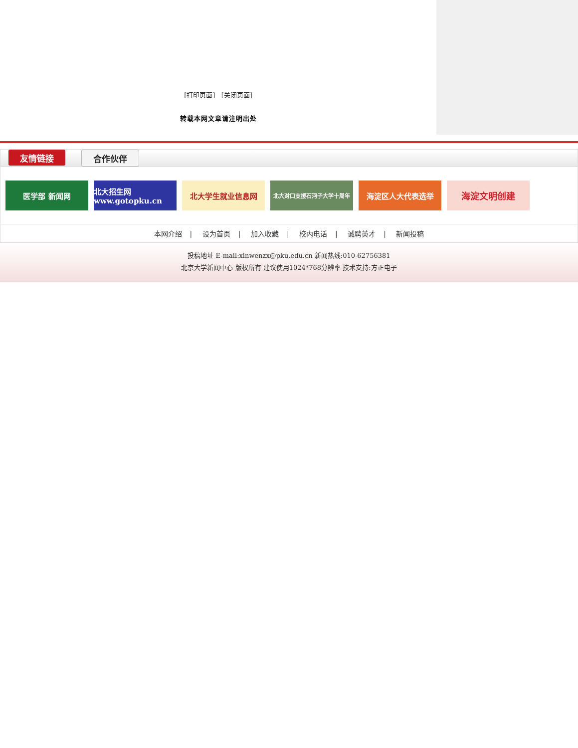[打印页面] [关闭页面]
转载本网文章请注明出处
友情链接 合作伙伴
医学部 新闻网 北大招生网 www.gotopku.cn
北大学生就业信息网
北大对口支援石河子大学十周年
海淀区人大代表选举
海淀文明创建
本网介绍 | 设为首页 | 加入收藏 | 校内电话 | 诚聘英才 | 新闻投稿
投稿地址 E-mail:xinwenzx@pku.edu.cn 新闻热线:010-62756381
北京大学新闻中心 版权所有 建议使用1024*768分辨率 技术支持:方正电子